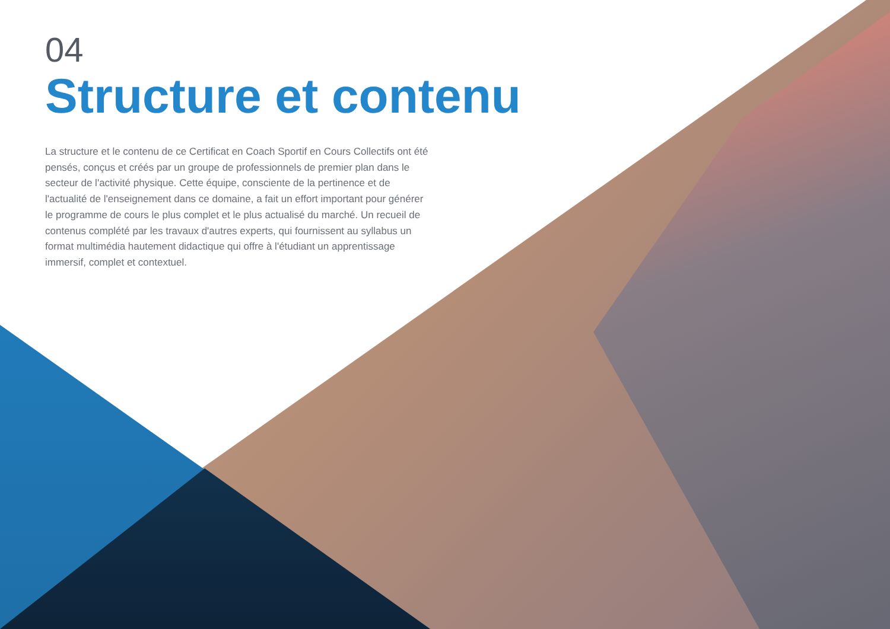04
Structure et contenu
La structure et le contenu de ce Certificat en Coach Sportif en Cours Collectifs ont été pensés, conçus et créés par un groupe de professionnels de premier plan dans le secteur de l'activité physique. Cette équipe, consciente de la pertinence et de l'actualité de l'enseignement dans ce domaine, a fait un effort important pour générer le programme de cours le plus complet et le plus actualisé du marché. Un recueil de contenus complété par les travaux d'autres experts, qui fournissent au syllabus un format multimédia hautement didactique qui offre à l'étudiant un apprentissage immersif, complet et contextuel.